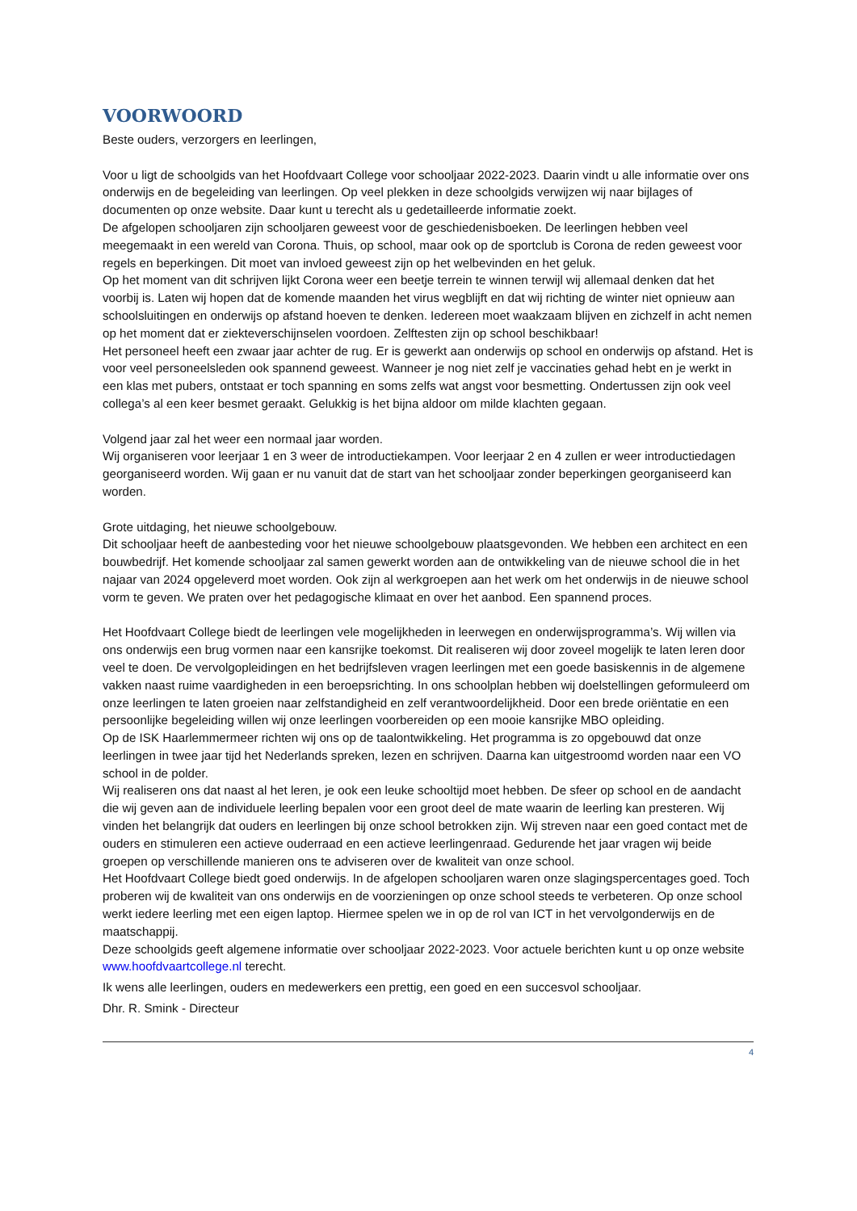VOORWOORD
Beste ouders, verzorgers en leerlingen,
Voor u ligt de schoolgids van het Hoofdvaart College voor schooljaar 2022-2023. Daarin vindt u alle informatie over ons onderwijs en de begeleiding van leerlingen. Op veel plekken in deze schoolgids verwijzen wij naar bijlages of documenten op onze website. Daar kunt u terecht als u gedetailleerde informatie zoekt.
De afgelopen schooljaren zijn schooljaren geweest voor de geschiedenisboeken. De leerlingen hebben veel meegemaakt in een wereld van Corona. Thuis, op school, maar ook op de sportclub is Corona de reden geweest voor regels en beperkingen. Dit moet van invloed geweest zijn op het welbevinden en het geluk.
Op het moment van dit schrijven lijkt Corona weer een beetje terrein te winnen terwijl wij allemaal denken dat het voorbij is. Laten wij hopen dat de komende maanden het virus wegblijft en dat wij richting de winter niet opnieuw aan schoolsluitingen en onderwijs op afstand hoeven te denken. Iedereen moet waakzaam blijven en zichzelf in acht nemen op het moment dat er ziekteverschijnselen voordoen. Zelftesten zijn op school beschikbaar!
Het personeel heeft een zwaar jaar achter de rug. Er is gewerkt aan onderwijs op school en onderwijs op afstand. Het is voor veel personeelsleden ook spannend geweest. Wanneer je nog niet zelf je vaccinaties gehad hebt en je werkt in een klas met pubers, ontstaat er toch spanning en soms zelfs wat angst voor besmetting. Ondertussen zijn ook veel collega’s al een keer besmet geraakt. Gelukkig is het bijna aldoor om milde klachten gegaan.
Volgend jaar zal het weer een normaal jaar worden.
Wij organiseren voor leerjaar 1 en 3 weer de introductiekampen. Voor leerjaar 2 en 4 zullen er weer introductiedagen georganiseerd worden. Wij gaan er nu vanuit dat de start van het schooljaar zonder beperkingen georganiseerd kan worden.
Grote uitdaging, het nieuwe schoolgebouw.
Dit schooljaar heeft de aanbesteding voor het nieuwe schoolgebouw plaatsgevonden. We hebben een architect en een bouwbedrijf. Het komende schooljaar zal samen gewerkt worden aan de ontwikkeling van de nieuwe school die in het najaar van 2024 opgeleverd moet worden. Ook zijn al werkgroepen aan het werk om het onderwijs in de nieuwe school vorm te geven. We praten over het pedagogische klimaat en over het aanbod. Een spannend proces.
Het Hoofdvaart College biedt de leerlingen vele mogelijkheden in leerwegen en onderwijsprogramma’s. Wij willen via ons onderwijs een brug vormen naar een kansrijke toekomst. Dit realiseren wij door zoveel mogelijk te laten leren door veel te doen. De vervolgopleidingen en het bedrijfsleven vragen leerlingen met een goede basiskennis in de algemene vakken naast ruime vaardigheden in een beroepsrichting. In ons schoolplan hebben wij doelstellingen geformuleerd om onze leerlingen te laten groeien naar zelfstandigheid en zelf verantwoordelijkheid. Door een brede oriëntatie en een persoonlijke begeleiding willen wij onze leerlingen voorbereiden op een mooie kansrijke MBO opleiding.
Op de ISK Haarlemmermeer richten wij ons op de taalontwikkeling. Het programma is zo opgebouwd dat onze leerlingen in twee jaar tijd het Nederlands spreken, lezen en schrijven. Daarna kan uitgestroomd worden naar een VO school in de polder.
Wij realiseren ons dat naast al het leren, je ook een leuke schooltijd moet hebben. De sfeer op school en de aandacht die wij geven aan de individuele leerling bepalen voor een groot deel de mate waarin de leerling kan presteren. Wij vinden het belangrijk dat ouders en leerlingen bij onze school betrokken zijn. Wij streven naar een goed contact met de ouders en stimuleren een actieve ouderraad en een actieve leerlingenraad. Gedurende het jaar vragen wij beide groepen op verschillende manieren ons te adviseren over de kwaliteit van onze school.
Het Hoofdvaart College biedt goed onderwijs. In de afgelopen schooljaren waren onze slagingspercentages goed. Toch proberen wij de kwaliteit van ons onderwijs en de voorzieningen op onze school steeds te verbeteren. Op onze school werkt iedere leerling met een eigen laptop. Hiermee spelen we in op de rol van ICT in het vervolgonderwijs en de maatschappij.
Deze schoolgids geeft algemene informatie over schooljaar 2022-2023. Voor actuele berichten kunt u op onze website www.hoofdvaartcollege.nl terecht.
Ik wens alle leerlingen, ouders en medewerkers een prettig, een goed en een succesvol schooljaar.
Dhr. R. Smink - Directeur
4